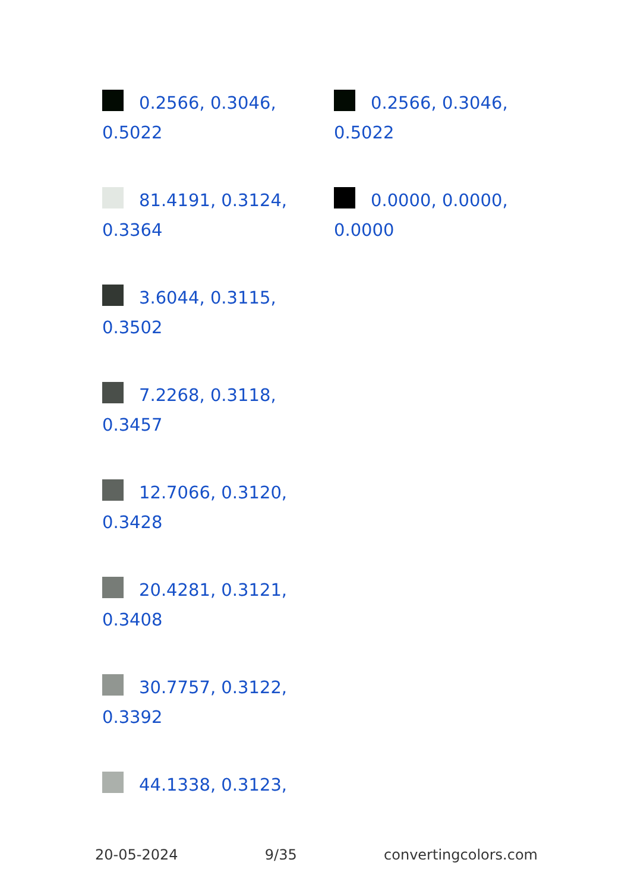0.2566, 0.3046, 0.5022
81.4191, 0.3124, 0.3364
3.6044, 0.3115, 0.3502
7.2268, 0.3118, 0.3457
12.7066, 0.3120, 0.3428
20.4281, 0.3121, 0.3408
30.7757, 0.3122, 0.3392
44.1338, 0.3123,
0.2566, 0.3046, 0.5022
0.0000, 0.0000, 0.0000
20-05-2024 9/35 convertingcolors.com